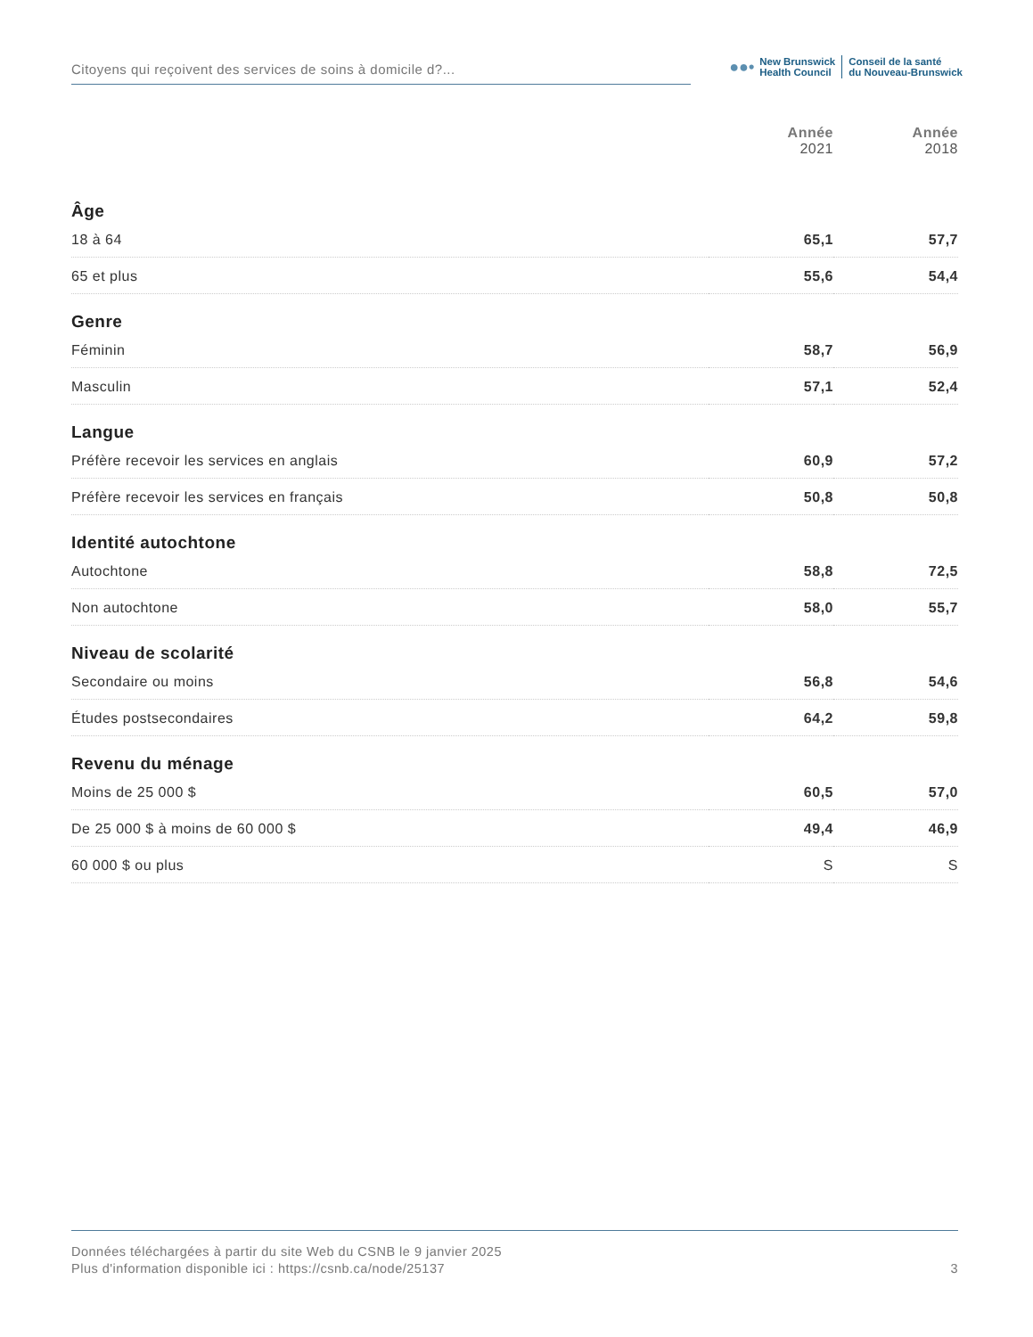Citoyens qui reçoivent des services de soins à domicile d?...
●●•
New Brunswick
Health Council
Conseil de la santé
du Nouveau-Brunswick
| | Année 2021 | Année 2018 |
| --- | --- | --- |
| Âge | | |
| 18 à 64 | 65,1 | 57,7 |
| 65 et plus | 55,6 | 54,4 |
| Genre | | |
| Féminin | 58,7 | 56,9 |
| Masculin | 57,1 | 52,4 |
| Langue | | |
| Préfère recevoir les services en anglais | 60,9 | 57,2 |
| Préfère recevoir les services en français | 50,8 | 50,8 |
| Identité autochtone | | |
| Autochtone | 58,8 | 72,5 |
| Non autochtone | 58,0 | 55,7 |
| Niveau de scolarité | | |
| Secondaire ou moins | 56,8 | 54,6 |
| Études postsecondaires | 64,2 | 59,8 |
| Revenu du ménage | | |
| Moins de 25 000 $ | 60,5 | 57,0 |
| De 25 000 $ à moins de 60 000 $ | 49,4 | 46,9 |
| 60 000 $ ou plus | S | S |
Données téléchargées à partir du site Web du CSNB le 9 janvier 2025
Plus d'information disponible ici : https://csnb.ca/node/25137
3